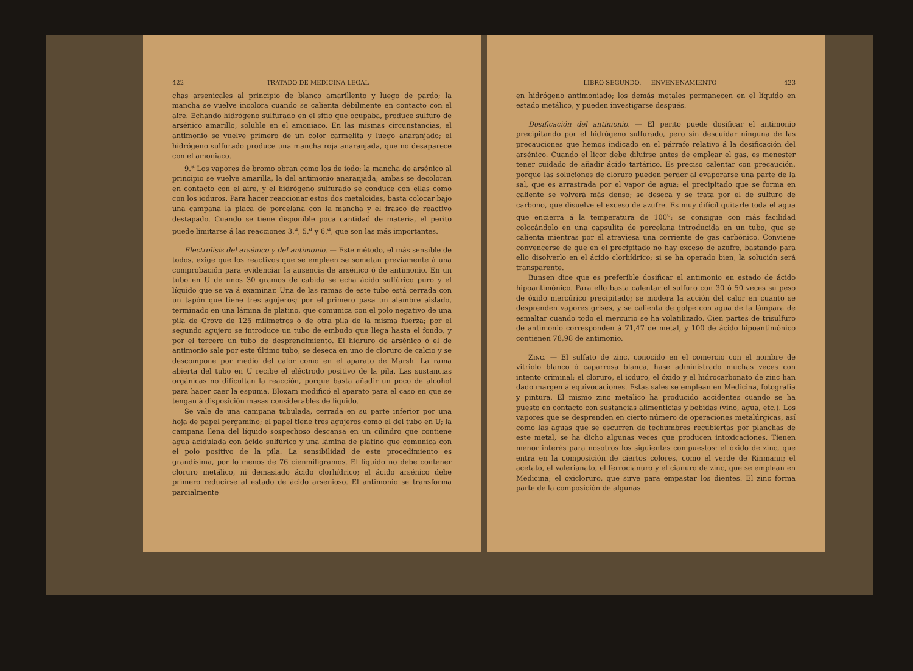422 TRATADO DE MEDICINA LEGAL
chas arsenicales al principio de blanco amarillento y luego de pardo; la mancha se vuelve incolora cuando se calienta débilmente en contacto con el aire. Echando hidrógeno sulfurado en el sitio que ocupaba, produce sulfuro de arsénico amarillo, soluble en el amoniaco. En las mismas circunstancias, el antimonio se vuelve primero de un color carmelita y luego anaranjado; el hidrógeno sulfurado produce una mancha roja anaranjada, que no desaparece con el amoniaco.
9.<sup>a</sup> Los vapores de bromo obran como los de iodo; la mancha de arsénico al principio se vuelve amarilla, la del antimonio anaranjada; ambas se decoloran en contacto con el aire, y el hidrógeno sulfurado se conduce con ellas como con los ioduros. Para hacer reaccionar estos dos metaloides, basta colocar bajo una campana la placa de porcelana con la mancha y el frasco de reactivo destapado. Cuando se tiene disponible poca cantidad de materia, el perito puede limitarse á las reacciones 3.<sup>a</sup>, 5.<sup>a</sup> y 6.<sup>a</sup>, que son las más importantes.
Electrolisis del arsénico y del antimonio. — Este método, el más sensible de todos, exige que los reactivos que se empleen se sometan previamente á una comprobación para evidenciar la ausencia de arsénico ó de antimonio. En un tubo en U de unos 30 gramos de cabida se echa ácido sulfúrico puro y el líquido que se va á examinar. Una de las ramas de este tubo está cerrada con un tapón que tiene tres agujeros; por el primero pasa un alambre aislado, terminado en una lámina de platino, que comunica con el polo negativo de una pila de Grove de 125 milímetros ó de otra pila de la misma fuerza; por el segundo agujero se introduce un tubo de embudo que llega hasta el fondo, y por el tercero un tubo de desprendimiento. El hidruro de arsénico ó el de antimonio sale por este último tubo, se deseca en uno de cloruro de calcio y se descompone por medio del calor como en el aparato de Marsh. La rama abierta del tubo en U recibe el eléctrodo positivo de la pila. Las sustancias orgánicas no dificultan la reacción, porque basta añadir un poco de alcohol para hacer caer la espuma. Bloxam modificó el aparato para el caso en que se tengan á disposición masas considerables de líquido.
Se vale de una campana tubulada, cerrada en su parte inferior por una hoja de papel pergamino; el papel tiene tres agujeros como el del tubo en U; la campana llena del líquido sospechoso descansa en un cilindro que contiene agua acidulada con ácido sulfúrico y una lámina de platino que comunica con el polo positivo de la pila. La sensibilidad de este procedimiento es grandísima, por lo menos de 76 cienmiligramos. El líquido no debe contener cloruro metálico, ni demasiado ácido clorhídrico; el ácido arsénico debe primero reducirse al estado de ácido arsenioso. El antimonio se transforma parcialmente
LIBRO SEGUNDO. — ENVENENAMIENTO 423
en hidrógeno antimoniado; los demás metales permanecen en el líquido en estado metálico, y pueden investigarse después.
Dosificación del antimonio. — El perito puede dosificar el antimonio precipitando por el hidrógeno sulfurado, pero sin descuidar ninguna de las precauciones que hemos indicado en el párrafo relativo á la dosificación del arsénico. Cuando el licor debe diluirse antes de emplear el gas, es menester tener cuidado de añadir ácido tartárico. Es preciso calentar con precaución, porque las soluciones de cloruro pueden perder al evaporarse una parte de la sal, que es arrastrada por el vapor de agua; el precipitado que se forma en caliente se volverá más denso; se deseca y se trata por el de sulfuro de carbono, que disuelve el exceso de azufre. Es muy difícil quitarle toda el agua que encierra á la temperatura de 100<sup>o</sup>; se consigue con más facilidad colocándolo en una capsulita de porcelana introducida en un tubo, que se calienta mientras por él atraviesa una corriente de gas carbónico. Conviene convencerse de que en el precipitado no hay exceso de azufre, bastando para ello disolverlo en el ácido clorhídrico; si se ha operado bien, la solución será transparente.
Bunsen dice que es preferible dosificar el antimonio en estado de ácido hipoantimónico. Para ello basta calentar el sulfuro con 30 ó 50 veces su peso de óxido mercúrico precipitado; se modera la acción del calor en cuanto se desprenden vapores grises, y se calienta de golpe con agua de la lámpara de esmaltar cuando todo el mercurio se ha volatilizado. Cien partes de trisulfuro de antimonio corresponden á 71,47 de metal, y 100 de ácido hipoantimónico contienen 78,98 de antimonio.
Zɪɴᴄ. — El sulfato de zinc, conocido en el comercio con el nombre de vitriolo blanco ó caparrosa blanca, hase administrado muchas veces con intento criminal; el cloruro, el ioduro, el óxido y el hidrocarbonato de zinc han dado margen á equivocaciones. Estas sales se emplean en Medicina, fotografía y pintura. El mismo zinc metálico ha producido accidentes cuando se ha puesto en contacto con sustancias alimenticias y bebidas (vino, agua, etc.). Los vapores que se desprenden en cierto número de operaciones metalúrgicas, así como las aguas que se escurren de techumbres recubiertas por planchas de este metal, se ha dicho algunas veces que producen intoxicaciones. Tienen menor interés para nosotros los siguientes compuestos: el óxido de zinc, que entra en la composición de ciertos colores, como el verde de Rinmann; el acetato, el valerianato, el ferrocianuro y el cianuro de zinc, que se emplean en Medicina; el oxicloruro, que sirve para empastar los dientes. El zinc forma parte de la composición de algunas